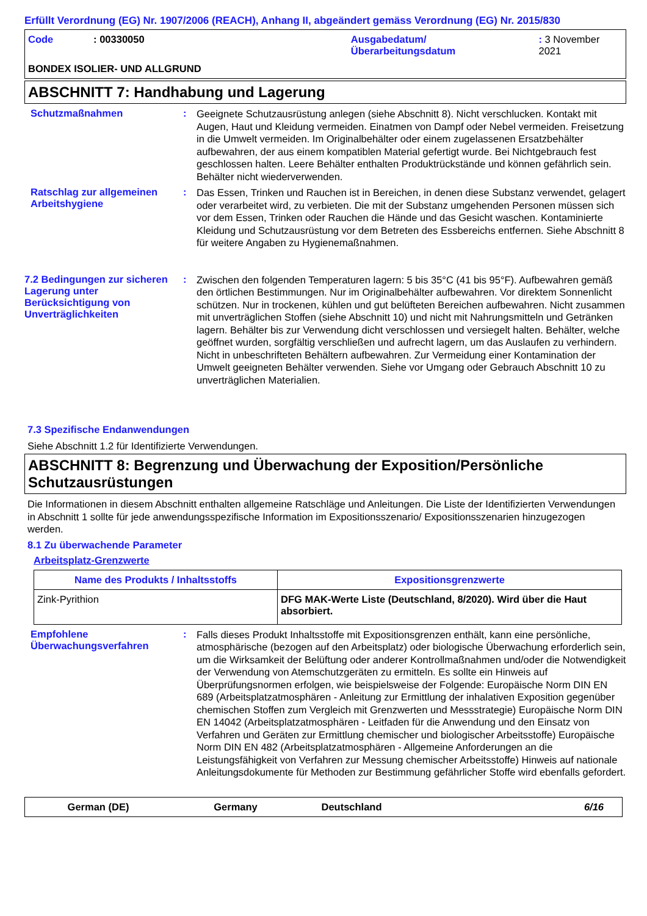Erfüllt Verordnung (EG) Nr. 1907/2006 (REACH), Anhang II, abgeändert gemäss Verordnung (EG) Nr. 2015/830
Code : 00330050 Ausgabedatum/
Überarbeitungsdatum
: 3 November 2021
BONDEX ISOLIER- UND ALLGRUND
ABSCHNITT 7: Handhabung und Lagerung
Schutzmaßnahmen :
Geeignete Schutzausrüstung anlegen (siehe Abschnitt 8). Nicht verschlucken. Kontakt mit Augen, Haut und Kleidung vermeiden. Einatmen von Dampf oder Nebel vermeiden. Freisetzung in die Umwelt vermeiden. Im Originalbehälter oder einem zugelassenen Ersatzbehälter aufbewahren, der aus einem kompatiblen Material gefertigt wurde. Bei Nichtgebrauch fest geschlossen halten. Leere Behälter enthalten Produktrückstände und können gefährlich sein. Behälter nicht wiederverwenden.
Ratschlag zur allgemeinen Arbeitshygiene
:
Das Essen, Trinken und Rauchen ist in Bereichen, in denen diese Substanz verwendet, gelagert oder verarbeitet wird, zu verbieten. Die mit der Substanz umgehenden Personen müssen sich vor dem Essen, Trinken oder Rauchen die Hände und das Gesicht waschen. Kontaminierte Kleidung und Schutzausrüstung vor dem Betreten des Essbereichs entfernen. Siehe Abschnitt 8 für weitere Angaben zu Hygienemaßnahmen.
7.2 Bedingungen zur sicheren Lagerung unter Berücksichtigung von Unverträglichkeiten
:
Zwischen den folgenden Temperaturen lagern: 5 bis 35°C (41 bis 95°F). Aufbewahren gemäß den örtlichen Bestimmungen. Nur im Originalbehälter aufbewahren. Vor direktem Sonnenlicht schützen. Nur in trockenen, kühlen und gut belüfteten Bereichen aufbewahren. Nicht zusammen mit unverträglichen Stoffen (siehe Abschnitt 10) und nicht mit Nahrungsmitteln und Getränken lagern. Behälter bis zur Verwendung dicht verschlossen und versiegelt halten. Behälter, welche geöffnet wurden, sorgfältig verschließen und aufrecht lagern, um das Auslaufen zu verhindern. Nicht in unbeschrifteten Behältern aufbewahren. Zur Vermeidung einer Kontamination der Umwelt geeigneten Behälter verwenden. Siehe vor Umgang oder Gebrauch Abschnitt 10 zu unverträglichen Materialien.
7.3 Spezifische Endanwendungen
Siehe Abschnitt 1.2 für Identifizierte Verwendungen.
ABSCHNITT 8: Begrenzung und Überwachung der Exposition/Persönliche Schutzausrüstungen
Die Informationen in diesem Abschnitt enthalten allgemeine Ratschläge und Anleitungen. Die Liste der Identifizierten Verwendungen in Abschnitt 1 sollte für jede anwendungsspezifische Information im Expositionsszenario/ Expositionsszenarien hinzugezogen werden.
8.1 Zu überwachende Parameter
Arbeitsplatz-Grenzwerte
| Name des Produkts / Inhaltsstoffs | Expositionsgrenzwerte |
| --- | --- |
| Zink-Pyrithion | DFG MAK-Werte Liste (Deutschland, 8/2020). Wird über die Haut absorbiert. |
Empfohlene Überwachungsverfahren
:
Falls dieses Produkt Inhaltsstoffe mit Expositionsgrenzen enthält, kann eine persönliche, atmosphärische (bezogen auf den Arbeitsplatz) oder biologische Überwachung erforderlich sein, um die Wirksamkeit der Belüftung oder anderer Kontrollmaßnahmen und/oder die Notwendigkeit der Verwendung von Atemschutzgeräten zu ermitteln. Es sollte ein Hinweis auf Überprüfungsnormen erfolgen, wie beispielsweise der Folgende: Europäische Norm DIN EN 689 (Arbeitsplatzatmosphären - Anleitung zur Ermittlung der inhalativen Exposition gegenüber chemischen Stoffen zum Vergleich mit Grenzwerten und Messstrategie) Europäische Norm DIN EN 14042 (Arbeitsplatzatmosphären - Leitfaden für die Anwendung und den Einsatz von Verfahren und Geräten zur Ermittlung chemischer und biologischer Arbeitsstoffe) Europäische Norm DIN EN 482 (Arbeitsplatzatmosphären - Allgemeine Anforderungen an die Leistungsfähigkeit von Verfahren zur Messung chemischer Arbeitsstoffe) Hinweis auf nationale Anleitungsdokumente für Methoden zur Bestimmung gefährlicher Stoffe wird ebenfalls gefordert.
German (DE) Germany Deutschland 6/16